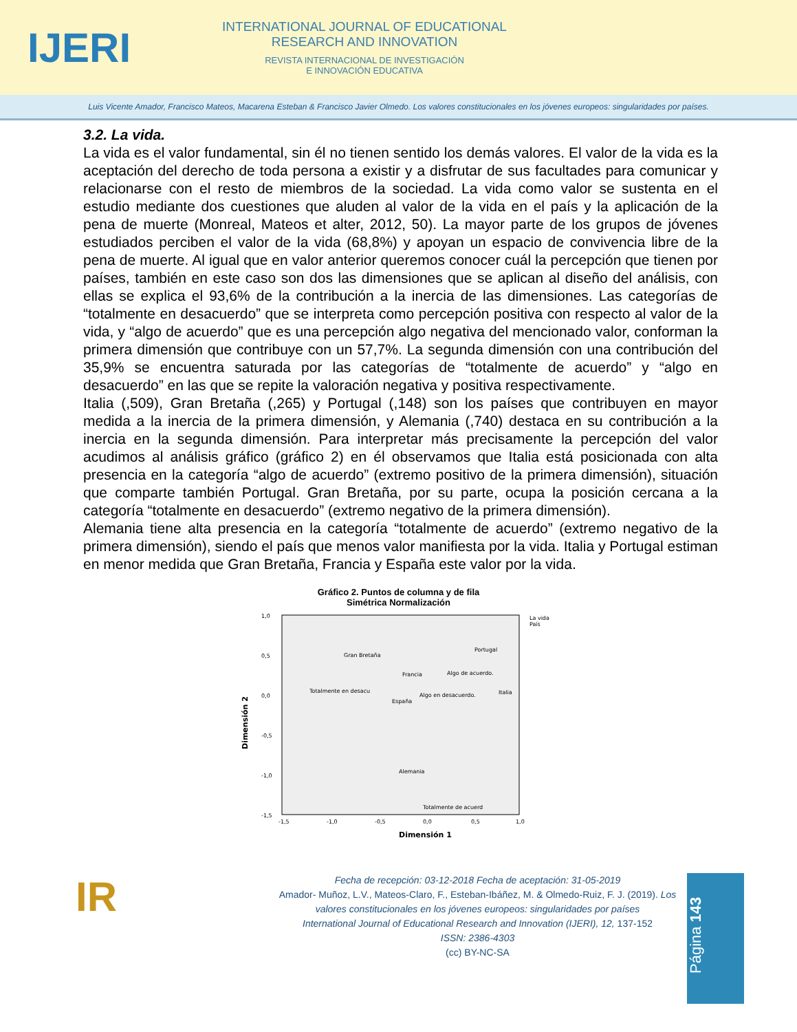IJERI
INTERNATIONAL JOURNAL OF EDUCATIONAL
RESEARCH AND INNOVATION
REVISTA INTERNACIONAL DE INVESTIGACIÓN
E INNOVACIÓN EDUCATIVA
Luis Vicente Amador, Francisco Mateos, Macarena Esteban & Francisco Javier Olmedo. Los valores constitucionales en los jóvenes europeos: singularidades por países.
3.2. La vida.
La vida es el valor fundamental, sin él no tienen sentido los demás valores. El valor de la vida es la aceptación del derecho de toda persona a existir y a disfrutar de sus facultades para comunicar y relacionarse con el resto de miembros de la sociedad. La vida como valor se sustenta en el estudio mediante dos cuestiones que aluden al valor de la vida en el país y la aplicación de la pena de muerte (Monreal, Mateos et alter, 2012, 50). La mayor parte de los grupos de jóvenes estudiados perciben el valor de la vida (68,8%) y apoyan un espacio de convivencia libre de la pena de muerte. Al igual que en valor anterior queremos conocer cuál la percepción que tienen por países, también en este caso son dos las dimensiones que se aplican al diseño del análisis, con ellas se explica el 93,6% de la contribución a la inercia de las dimensiones. Las categorías de “totalmente en desacuerdo” que se interpreta como percepción positiva con respecto al valor de la vida, y “algo de acuerdo” que es una percepción algo negativa del mencionado valor, conforman la primera dimensión que contribuye con un 57,7%. La segunda dimensión con una contribución del 35,9% se encuentra saturada por las categorías de “totalmente de acuerdo” y “algo en desacuerdo” en las que se repite la valoración negativa y positiva respectivamente.
Italia (,509), Gran Bretaña (,265) y Portugal (,148) son los países que contribuyen en mayor medida a la inercia de la primera dimensión, y Alemania (,740) destaca en su contribución a la inercia en la segunda dimensión. Para interpretar más precisamente la percepción del valor acudimos al análisis gráfico (gráfico 2) en él observamos que Italia está posicionada con alta presencia en la categoría “algo de acuerdo” (extremo positivo de la primera dimensión), situación que comparte también Portugal. Gran Bretaña, por su parte, ocupa la posición cercana a la categoría “totalmente en desacuerdo” (extremo negativo de la primera dimensión).
Alemania tiene alta presencia en la categoría “totalmente de acuerdo” (extremo negativo de la primera dimensión), siendo el país que menos valor manifiesta por la vida. Italia y Portugal estiman en menor medida que Gran Bretaña, Francia y España este valor por la vida.
Gráfico 2. Puntos de columna y de fila
Simétrica Normalización
1,0
0,5
0,0
-0,5
-1,0
-1,5
-1,5
-1,0
-0,5
0,0
0,5
1,0
Dimensión 1
Dimensión 2
La vida
País
Gran Bretaña
Portugal
Francia
Algo de acuerdo.
Totalmente en desacu
Algo en desacuerdo.
Italia
España
Alemania
Totalmente de acuerd
IR
Fecha de recepción: 03-12-2018 Fecha de aceptación: 31-05-2019
Amador- Muñoz, L.V., Mateos-Claro, F., Esteban-Ibáñez, M. & Olmedo-Ruiz, F. J. (2019). Los valores constitucionales en los jóvenes europeos: singularidades por países
International Journal of Educational Research and Innovation (IJERI), 12, 137-152
ISSN: 2386-4303
(cc) BY-NC-SA
Página 143